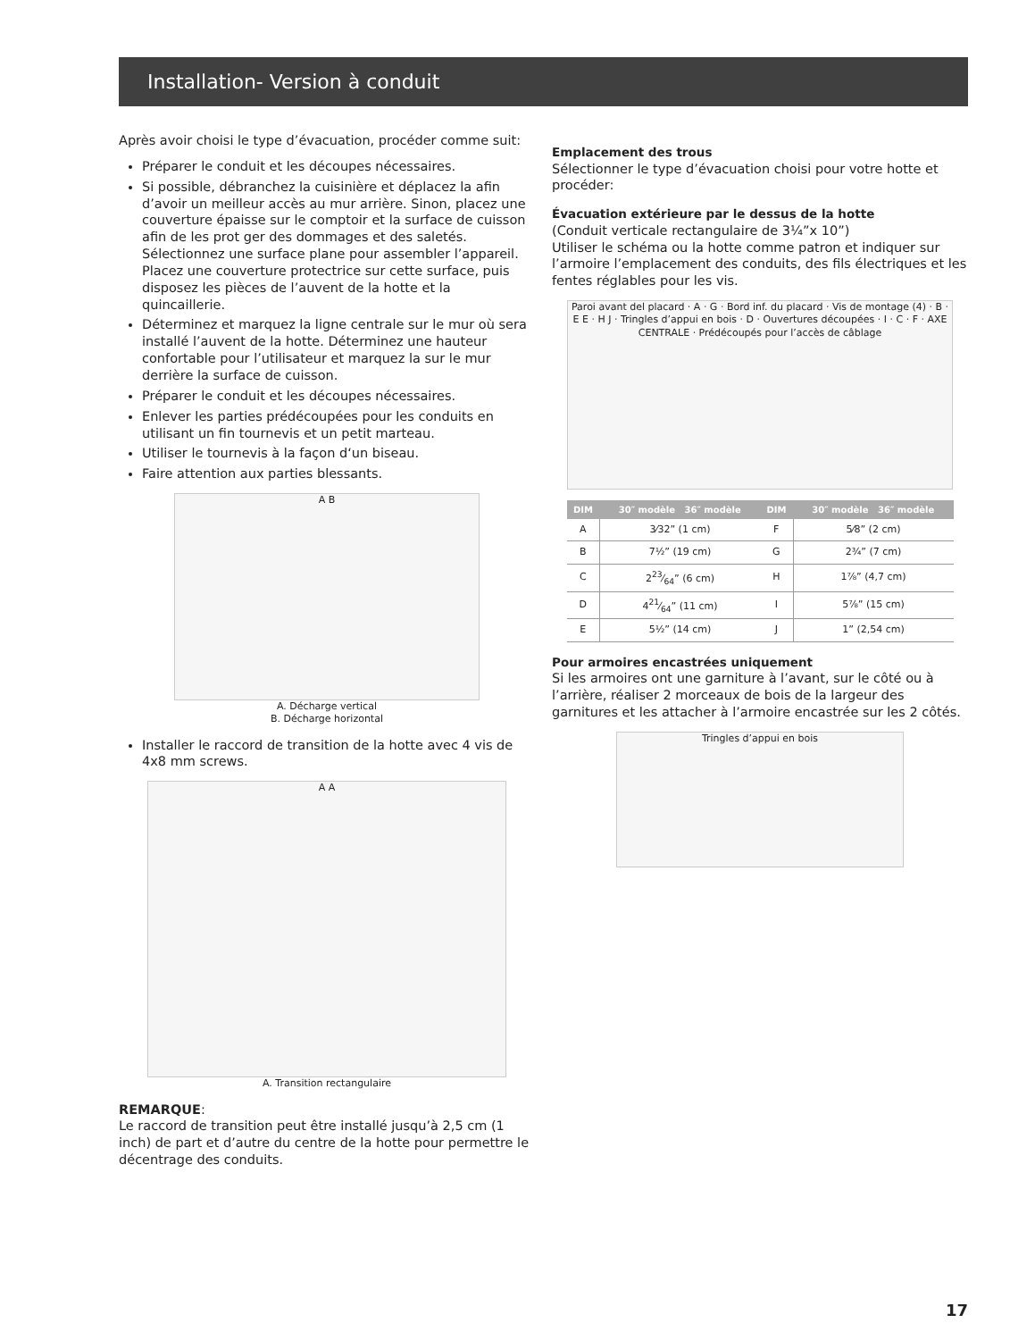Installation- Version à conduit
Après avoir choisi le type d’évacuation, procéder comme suit:
Préparer le conduit et les découpes nécessaires.
Si possible, débranchez la cuisinière et déplacez la afin d’avoir un meilleur accès au mur arrière. Sinon, placez une couverture épaisse sur le comptoir et la surface de cuisson afin de les prot ger des dommages et des saletés. Sélectionnez une surface plane pour assembler l’appareil. Placez une couverture protectrice sur cette surface, puis disposez les pièces de l’auvent de la hotte et la quincaillerie.
Déterminez et marquez la ligne centrale sur le mur où sera installé l’auvent de la hotte. Déterminez une hauteur confortable pour l’utilisateur et marquez la sur le mur derrière la surface de cuisson.
Préparer le conduit et les découpes nécessaires.
Enlever les parties prédécoupées pour les conduits en utilisant un fin tournevis et un petit marteau.
Utiliser le tournevis à la façon d‘un biseau.
Faire attention aux parties blessants.
A B
A. Décharge vertical
B. Décharge horizontal
Installer le raccord de transition de la hotte avec 4 vis de 4x8 mm screws.
A A
A. Transition rectangulaire
REMARQUE:
Le raccord de transition peut être installé jusqu’à 2,5 cm (1 inch) de part et d’autre du centre de la hotte pour permettre le décentrage des conduits.
Emplacement des trous
Sélectionner le type d’évacuation choisi pour votre hotte et procéder:
Évacuation extérieure par le dessus de la hotte
(Conduit verticale rectangulaire de 3¼”x 10”)
Utiliser le schéma ou la hotte comme patron et indiquer sur l’armoire l’emplacement des conduits, des fils électriques et les fentes réglables pour les vis.
Paroi avant del placard · A · G · Bord inf. du placard · Vis de montage (4) · B · E E · H J · Tringles d’appui en bois · D · Ouvertures découpées · I · C · F · AXE CENTRALE · Prédécoupés pour l’accès de câblage
| DIM | 30″ modèle 36″ modèle | DIM | 30″ modèle 36″ modèle |
| --- | --- | --- | --- |
| A | 3⁄32” (1 cm) | F | 5⁄8” (2 cm) |
| B | 7½” (19 cm) | G | 2¾” (7 cm) |
| C | 223⁄64” (6 cm) | H | 1⅞” (4,7 cm) |
| D | 421⁄64” (11 cm) | I | 5⅞” (15 cm) |
| E | 5½” (14 cm) | J | 1” (2,54 cm) |
Pour armoires encastrées uniquement
Si les armoires ont une garniture à l’avant, sur le côté ou à l’arrière, réaliser 2 morceaux de bois de la largeur des garnitures et les attacher à l’armoire encastrée sur les 2 côtés.
Tringles d’appui en bois
17